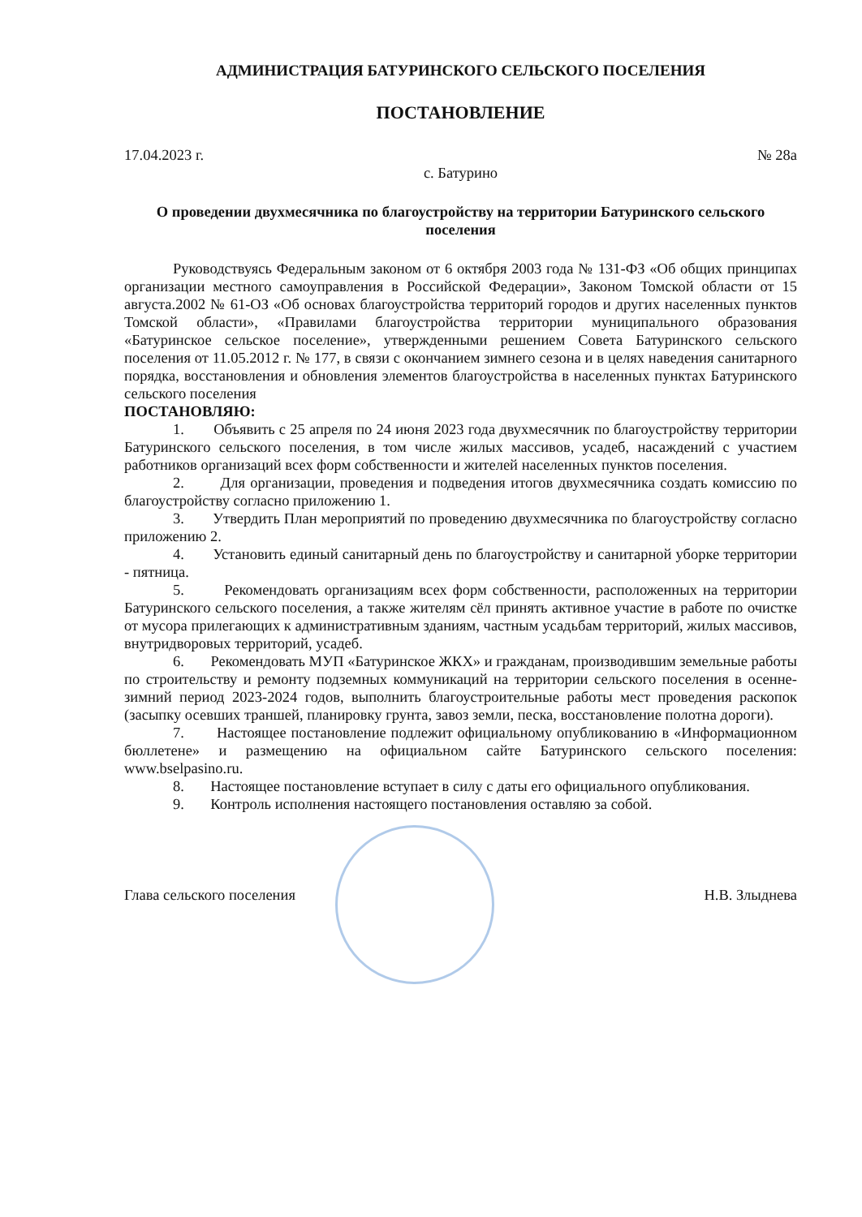АДМИНИСТРАЦИЯ БАТУРИНСКОГО СЕЛЬСКОГО ПОСЕЛЕНИЯ
ПОСТАНОВЛЕНИЕ
17.04.2023 г. № 28а
с. Батурино
О проведении двухмесячника по благоустройству на территории Батуринского сельского поселения
Руководствуясь Федеральным законом от 6 октября 2003 года № 131-ФЗ «Об общих принципах организации местного самоуправления в Российской Федерации», Законом Томской области от 15 августа.2002 № 61-ОЗ «Об основах благоустройства территорий городов и других населенных пунктов Томской области», «Правилами благоустройства территории муниципального образования «Батуринское сельское поселение», утвержденными решением Совета Батуринского сельского поселения от 11.05.2012 г. № 177, в связи с окончанием зимнего сезона и в целях наведения санитарного порядка, восстановления и обновления элементов благоустройства в населенных пунктах Батуринского сельского поселения
ПОСТАНОВЛЯЮ:
1. Объявить с 25 апреля по 24 июня 2023 года двухмесячник по благоустройству территории Батуринского сельского поселения, в том числе жилых массивов, усадеб, насаждений с участием работников организаций всех форм собственности и жителей населенных пунктов поселения.
2. Для организации, проведения и подведения итогов двухмесячника создать комиссию по благоустройству согласно приложению 1.
3. Утвердить План мероприятий по проведению двухмесячника по благоустройству согласно приложению 2.
4. Установить единый санитарный день по благоустройству и санитарной уборке территории - пятница.
5. Рекомендовать организациям всех форм собственности, расположенных на территории Батуринского сельского поселения, а также жителям сёл принять активное участие в работе по очистке от мусора прилегающих к административным зданиям, частным усадьбам территорий, жилых массивов, внутридворовых территорий, усадеб.
6. Рекомендовать МУП «Батуринское ЖКХ» и гражданам, производившим земельные работы по строительству и ремонту подземных коммуникаций на территории сельского поселения в осенне-зимний период 2023-2024 годов, выполнить благоустроительные работы мест проведения раскопок (засыпку осевших траншей, планировку грунта, завоз земли, песка, восстановление полотна дороги).
7. Настоящее постановление подлежит официальному опубликованию в «Информационном бюллетене» и размещению на официальном сайте Батуринского сельского поселения: www.bselpasino.ru.
8. Настоящее постановление вступает в силу с даты его официального опубликования.
9. Контроль исполнения настоящего постановления оставляю за собой.
Глава сельского поселения Н.В. Злыднева